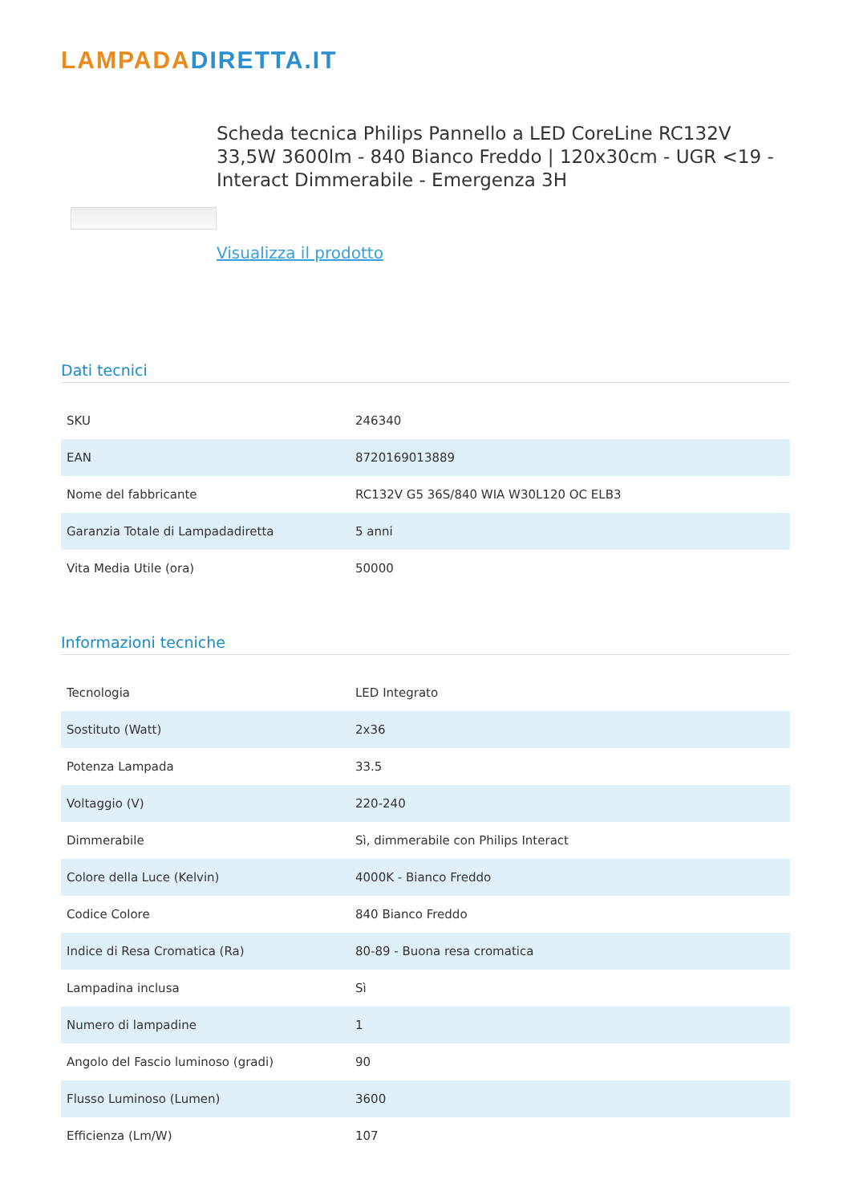LAMPADADIRETTA.IT
Scheda tecnica Philips Pannello a LED CoreLine RC132V 33,5W 3600lm - 840 Bianco Freddo | 120x30cm - UGR <19 - Interact Dimmerabile - Emergenza 3H
Visualizza il prodotto
Dati tecnici
| SKU | 246340 |
| EAN | 8720169013889 |
| Nome del fabbricante | RC132V G5 36S/840 WIA W30L120 OC ELB3 |
| Garanzia Totale di Lampadadiretta | 5 anni |
| Vita Media Utile (ora) | 50000 |
Informazioni tecniche
| Tecnologia | LED Integrato |
| Sostituto (Watt) | 2x36 |
| Potenza Lampada | 33.5 |
| Voltaggio (V) | 220-240 |
| Dimmerabile | Sì, dimmerabile con Philips Interact |
| Colore della Luce (Kelvin) | 4000K - Bianco Freddo |
| Codice Colore | 840 Bianco Freddo |
| Indice di Resa Cromatica (Ra) | 80-89 - Buona resa cromatica |
| Lampadina inclusa | Sì |
| Numero di lampadine | 1 |
| Angolo del Fascio luminoso (gradi) | 90 |
| Flusso Luminoso (Lumen) | 3600 |
| Efficienza (Lm/W) | 107 |